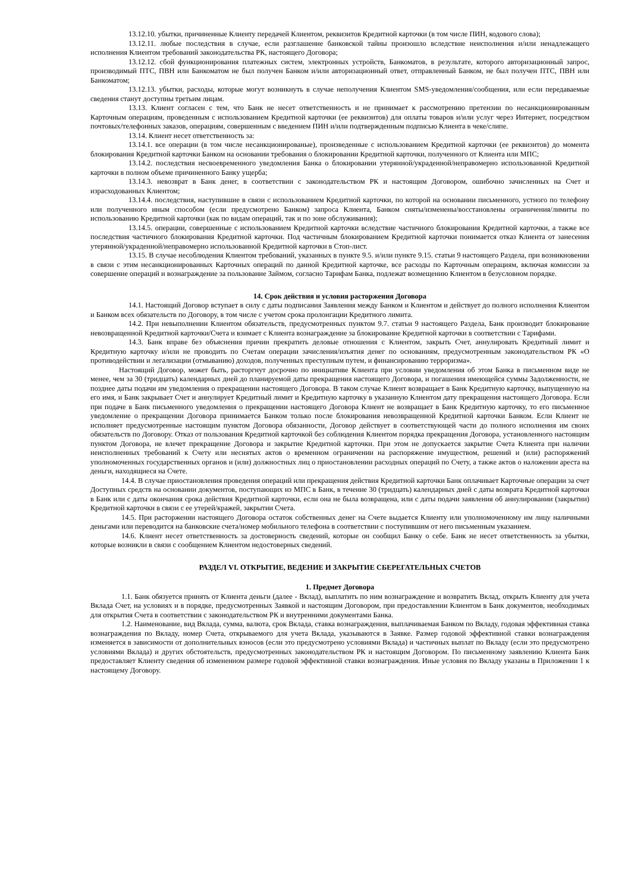13.12.10. убытки, причиненные Клиенту передачей Клиентом, реквизитов Кредитной карточки (в том числе ПИН, кодового слова);
13.12.11. любые последствия в случае, если разглашение банковской тайны произошло вследствие неисполнения и/или ненадлежащего исполнения Клиентом требований законодательства РК, настоящего Договора;
13.12.12. сбой функционирования платежных систем, электронных устройств, Банкоматов, в результате, которого авторизационный запрос, производимый ПТС, ПВН или Банкоматом не был получен Банком и/или авторизационный ответ, отправленный Банком, не был получен ПТС, ПВН или Банкоматом;
13.12.13. убытки, расходы, которые могут возникнуть в случае неполучения Клиентом SMS-уведомления/сообщения, или если передаваемые сведения станут доступны третьим лицам.
13.13. Клиент согласен с тем, что Банк не несет ответственность и не принимает к рассмотрению претензии по несанкционированным Карточным операциям, проведенным с использованием Кредитной карточки (ее реквизитов) для оплаты товаров и/или услуг через Интернет, посредством почтовых/телефонных заказов, операциям, совершенным с введением ПИН и/или подтвержденным подписью Клиента в чеке/слипе.
13.14. Клиент несет ответственность за:
13.14.1. все операции (в том числе несанкционированые), произведенные с использованием Кредитной карточки (ее реквизитов) до момента блокирования Кредитной карточки Банком на основании требования о блокировании Кредитной карточки, полученного от Клиента или МПС;
13.14.2. последствия несвоевременного уведомления Банка о блокировании утерянной/украденной/неправомерно использованной Кредитной карточки в полном объеме причиненного Банку ущерба;
13.14.3. невозврат в Банк денег, в соответствии с законодательством РК и настоящим Договором, ошибочно зачисленных на Счет и израсходованных Клиентом;
13.14.4. последствия, наступившие в связи с использованием Кредитной карточки, по которой на основании письменного, устного по телефону или полученного иным способом (если предусмотрено Банком) запроса Клиента, Банком сняты/изменены/восстановлены ограничения/лимиты по использованию Кредитной карточки (как по видам операций, так и по зоне обслуживания);
13.14.5. операции, совершенные с использованием Кредитной карточки вследствие частичного блокирования Кредитной карточки, а также все последствия частичного блокирования Кредитной карточки. Под частичным блокированием Кредитной карточки понимается отказ Клиента от занесения утерянной/украденной/неправомерно использованной Кредитной карточки в Стоп-лист.
13.15. В случае несоблюдения Клиентом требований, указанных в пункте 9.5. и/или пункте 9.15. статьи 9 настоящего Раздела, при возникновении в связи с этим несанкционированных Карточных операций по данной Кредитной карточке, все расходы по Карточным операциям, включая комиссии за совершение операций и вознаграждение за пользование Займом, согласно Тарифам Банка, подлежат возмещению Клиентом в безусловном порядке.
14. Срок действия и условия расторжения Договора
14.1. Настоящий Договор вступает в силу с даты подписания Заявления между Банком и Клиентом и действует до полного исполнения Клиентом и Банком всех обязательств по Договору, в том числе с учетом срока пролонгации Кредитного лимита.
14.2. При невыполнении Клиентом обязательств, предусмотренных пунктом 9.7. статьи 9 настоящего Раздела, Банк производит блокирование невозвращенной Кредитной карточки/Счета и взимает с Клиента вознаграждение за блокирование Кредитной карточки в соответствии с Тарифами.
14.3. Банк вправе без объяснения причин прекратить деловые отношения с Клиентом, закрыть Счет, аннулировать Кредитный лимит и Кредитную карточку и/или не проводить по Счетам операции зачисления/изъятия денег по основаниям, предусмотренным законодательством РК «О противодействии и легализации (отмыванию) доходов, полученных преступным путем, и финансированию терроризма».
Настоящий Договор, может быть, расторгнут досрочно по инициативе Клиента при условии уведомления об этом Банка в письменном виде не менее, чем за 30 (тридцать) календарных дней до планируемой даты прекращения настоящего Договора, и погашения имеющейся суммы Задолженности, не позднее даты подачи им уведомления о прекращении настоящего Договора. В таком случае Клиент возвращает в Банк Кредитную карточку, выпущенную на его имя, и Банк закрывает Счет и аннулирует Кредитный лимит и Кредитную карточку в указанную Клиентом дату прекращения настоящего Договора. Если при подаче в Банк письменного уведомления о прекращении настоящего Договора Клиент не возвращает в Банк Кредитную карточку, то его письменное уведомление о прекращении Договора принимается Банком только после блокирования невозвращенной Кредитной карточки Банком. Если Клиент не исполняет предусмотренные настоящим пунктом Договора обязанности, Договор действует в соответствующей части до полного исполнения им своих обязательств по Договору. Отказ от пользования Кредитной карточкой без соблюдения Клиентом порядка прекращения Договора, установленного настоящим пунктом Договора, не влечет прекращение Договора и закрытие Кредитной карточки. При этом не допускается закрытие Счета Клиента при наличии неисполненных требований к Счету или неснятых актов о временном ограничении на распоряжение имуществом, решений и (или) распоряжений уполномоченных государственных органов и (или) должностных лиц о приостановлении расходных операций по Счету, а также актов о наложении ареста на деньги, находящиеся на Счете.
14.4. В случае приостановления проведения операций или прекращения действия Кредитной карточки Банк оплачивает Карточные операции за счет Доступных средств на основании документов, поступающих из МПС в Банк, в течение 30 (тридцать) календарных дней с даты возврата Кредитной карточки в Банк или с даты окончания срока действия Кредитной карточки, если она не была возвращена, или с даты подачи заявления об аннулировании (закрытии) Кредитной карточки в связи с ее утерей/кражей, закрытии Счета.
14.5. При расторжении настоящего Договора остаток собственных денег на Счете выдается Клиенту или уполномоченному им лицу наличными деньгами или переводится на банковские счета/номер мобильного телефона в соответствии с поступившим от него письменным указанием.
14.6. Клиент несет ответственность за достоверность сведений, которые он сообщил Банку о себе. Банк не несет ответственность за убытки, которые возникли в связи с сообщением Клиентом недостоверных сведений.
РАЗДЕЛ VI. ОТКРЫТИЕ, ВЕДЕНИЕ И ЗАКРЫТИЕ СБЕРЕГАТЕЛЬНЫХ СЧЕТОВ
1. Предмет Договора
1.1. Банк обязуется принять от Клиента деньги (далее - Вклад), выплатить по ним вознаграждение и возвратить Вклад, открыть Клиенту для учета Вклада Счет, на условиях и в порядке, предусмотренных Заявкой и настоящим Договором, при предоставлении Клиентом в Банк документов, необходимых для открытия Счета в соответствии с законодательством РК и внутренними документами Банка.
1.2. Наименование, вид Вклада, сумма, валюта, срок Вклада, ставка вознаграждения, выплачиваемая Банком по Вкладу, годовая эффективная ставка вознаграждения по Вкладу, номер Счета, открываемого для учета Вклада, указываются в Заявке. Размер годовой эффективной ставки вознаграждения изменяется в зависимости от дополнительных взносов (если это предусмотрено условиями Вклада) и частичных выплат по Вкладу (если это предусмотрено условиями Вклада) и других обстоятельств, предусмотренных законодательством РК и настоящим Договором. По письменному заявлению Клиента Банк предоставляет Клиенту сведения об измененном размере годовой эффективной ставки вознаграждения. Иные условия по Вкладу указаны в Приложении 1 к настоящему Договору.